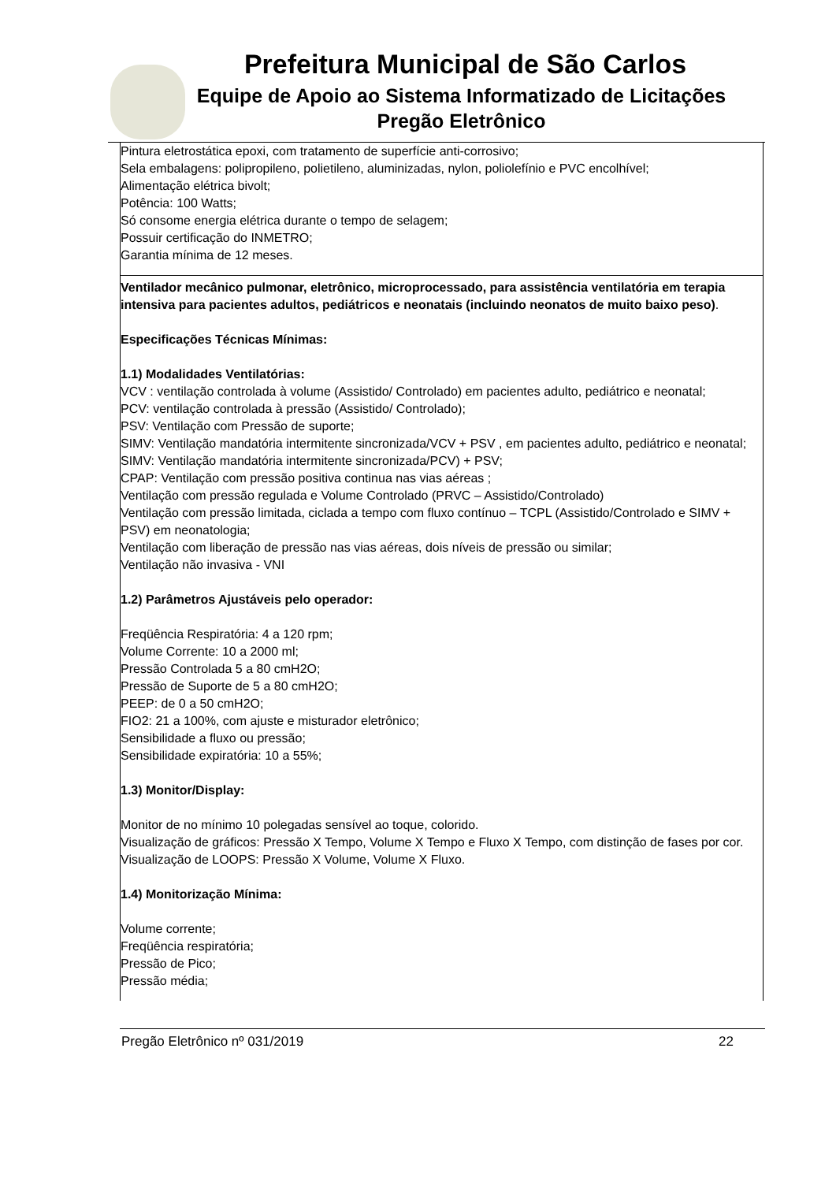Prefeitura Municipal de São Carlos
Equipe de Apoio ao Sistema Informatizado de Licitações
Pregão Eletrônico
| Pintura eletrostática epoxi, com tratamento de superfície anti-corrosivo; Sela embalagens: polipropileno, polietileno, aluminizadas, nylon, poliolefínio e PVC encolhível; Alimentação elétrica bivolt; Potência: 100 Watts; Só consome energia elétrica durante o tempo de selagem; Possuir certificação do INMETRO; Garantia mínima de 12 meses. |
| Ventilador mecânico pulmonar, eletrônico, microprocessado, para assistência ventilatória em terapia intensiva para pacientes adultos, pediátricos e neonatais (incluindo neonatos de muito baixo peso) . Especificações Técnicas Mínimas: 1.1) Modalidades Ventilatórias: VCV : ventilação controlada à volume (Assistido/ Controlado) em pacientes adulto, pediátrico e neonatal; PCV: ventilação controlada à pressão (Assistido/ Controlado); PSV: Ventilação com Pressão de suporte; SIMV: Ventilação mandatória intermitente sincronizada/VCV + PSV , em pacientes adulto, pediátrico e neonatal; SIMV: Ventilação mandatória intermitente sincronizada/PCV) + PSV; CPAP: Ventilação com pressão positiva continua nas vias aéreas ; Ventilação com pressão regulada e Volume Controlado (PRVC – Assistido/Controlado) Ventilação com pressão limitada, ciclada a tempo com fluxo contínuo – TCPL (Assistido/Controlado e SIMV + PSV) em neonatologia; Ventilação com liberação de pressão nas vias aéreas, dois níveis de pressão ou similar; Ventilação não invasiva - VNI 1.2) Parâmetros Ajustáveis pelo operador: Freqüência Respiratória: 4 a 120 rpm; Volume Corrente: 10 a 2000 ml; Pressão Controlada 5 a 80 cmH2O; Pressão de Suporte de 5 a 80 cmH2O; PEEP: de 0 a 50 cmH2O; FIO2: 21 a 100%, com ajuste e misturador eletrônico; Sensibilidade a fluxo ou pressão; Sensibilidade expiratória: 10 a 55%; 1.3) Monitor/Display: Monitor de no mínimo 10 polegadas sensível ao toque, colorido. Visualização de gráficos: Pressão X Tempo, Volume X Tempo e Fluxo X Tempo, com distinção de fases por cor. Visualização de LOOPS: Pressão X Volume, Volume X Fluxo. 1.4) Monitorização Mínima: Volume corrente; Freqüência respiratória; Pressão de Pico; Pressão média; |
Pregão Eletrônico nº 031/2019 22